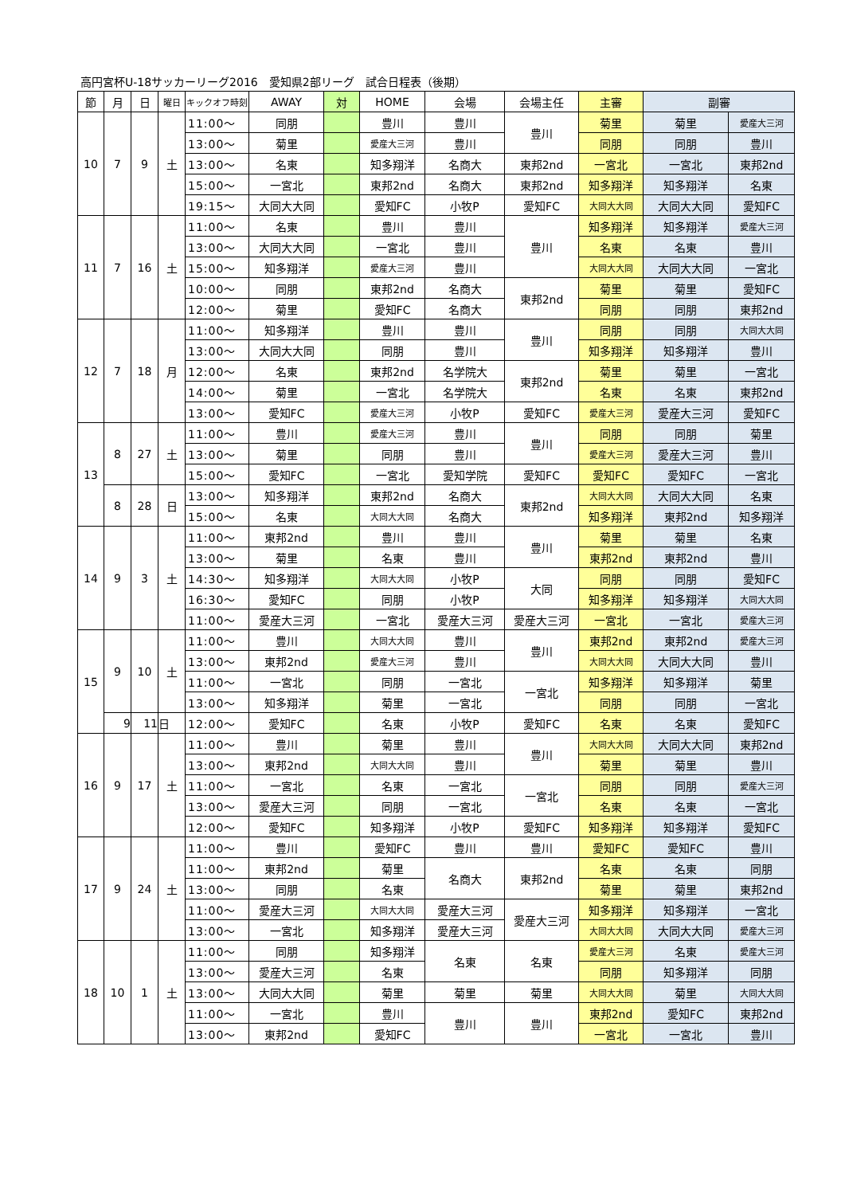高円宮杯U-18サッカーリーグ2016　愛知県2部リーグ　試合日程表（後期）
| 節 | 月 | 日 | 曜日 | キックオフ時刻 | AWAY | 対 | HOME | 会場 | 会場主任 | 主審 | 副審 | |
| --- | --- | --- | --- | --- | --- | --- | --- | --- | --- | --- | --- | --- |
| 10 | 7 | 9 | 土 | 11:00～ | 同朋 | | 豊川 | 豊川 | 豊川 | 菊里 | 菊里 | 愛産大三河 |
| | | | | 13:00～ | 菊里 | | 愛産大三河 | 豊川 | | 同朋 | 同朋 | 豊川 |
| | | | | 13:00～ | 名東 | | 知多翔洋 | 名商大 | 東邦2nd | 一宮北 | 一宮北 | 東邦2nd |
| | | | | 15:00～ | 一宮北 | | 東邦2nd | 名商大 | 東邦2nd | 知多翔洋 | 知多翔洋 | 名東 |
| | | | | 19:15～ | 大同大大同 | | 愛知FC | 小牧P | 愛知FC | 大同大大同 | 大同大大同 | 愛知FC |
| 11 | 7 | 16 | 土 | 11:00～ | 名東 | | 豊川 | 豊川 | 豊川 | 知多翔洋 | 知多翔洋 | 愛産大三河 |
| | | | | 13:00～ | 大同大大同 | | 一宮北 | 豊川 | | 名東 | 名東 | 豊川 |
| | | | | 15:00～ | 知多翔洋 | | 愛産大三河 | 豊川 | | 大同大大同 | 大同大大同 | 一宮北 |
| | | | | 10:00～ | 同朋 | | 東邦2nd | 名商大 | 東邦2nd | 菊里 | 菊里 | 愛知FC |
| | | | | 12:00～ | 菊里 | | 愛知FC | 名商大 | | 同朋 | 同朋 | 東邦2nd |
| 12 | 7 | 18 | 月 | 11:00～ | 知多翔洋 | | 豊川 | 豊川 | 豊川 | 同朋 | 同朋 | 大同大大同 |
| | | | | 13:00～ | 大同大大同 | | 同朋 | 豊川 | | 知多翔洋 | 知多翔洋 | 豊川 |
| | | | | 12:00～ | 名東 | | 東邦2nd | 名学院大 | 東邦2nd | 菊里 | 菊里 | 一宮北 |
| | | | | 14:00～ | 菊里 | | 一宮北 | 名学院大 | | 名東 | 名東 | 東邦2nd |
| | | | | 13:00～ | 愛知FC | | 愛産大三河 | 小牧P | 愛知FC | 愛産大三河 | 愛産大三河 | 愛知FC |
| 13 | 8 | 27 | 土 | 11:00～ | 豊川 | | 愛産大三河 | 豊川 | 豊川 | 同朋 | 同朋 | 菊里 |
| | | | | 13:00～ | 菊里 | | 同朋 | 豊川 | | 愛産大三河 | 愛産大三河 | 豊川 |
| | | | | 15:00～ | 愛知FC | | 一宮北 | 愛知学院 | 愛知FC | 愛知FC | 愛知FC | 一宮北 |
| | 8 | 28 | 日 | 13:00～ | 知多翔洋 | | 東邦2nd | 名商大 | 東邦2nd | 大同大大同 | 大同大大同 | 名東 |
| | | | | 15:00～ | 名東 | | 大同大大同 | 名商大 | | 知多翔洋 | 東邦2nd | 知多翔洋 |
| 14 | 9 | 3 | 土 | 11:00～ | 東邦2nd | | 豊川 | 豊川 | 豊川 | 菊里 | 菊里 | 名東 |
| | | | | 13:00～ | 菊里 | | 名東 | 豊川 | | 東邦2nd | 東邦2nd | 豊川 |
| | | | | 14:30～ | 知多翔洋 | | 大同大大同 | 小牧P | 大同 | 同朋 | 同朋 | 愛知FC |
| | | | | 16:30～ | 愛知FC | | 同朋 | 小牧P | | 知多翔洋 | 知多翔洋 | 大同大大同 |
| | | | | 11:00～ | 愛産大三河 | | 一宮北 | 愛産大三河 | 愛産大三河 | 一宮北 | 一宮北 | 愛産大三河 |
| 15 | 9 | 10 | 土 | 11:00～ | 豊川 | | 大同大大同 | 豊川 | 豊川 | 東邦2nd | 東邦2nd | 愛産大三河 |
| | | | | 13:00～ | 東邦2nd | | 愛産大三河 | 豊川 | | 大同大大同 | 大同大大同 | 豊川 |
| | | | | 11:00～ | 一宮北 | | 同朋 | 一宮北 | 一宮北 | 知多翔洋 | 知多翔洋 | 菊里 |
| | | | | 13:00～ | 知多翔洋 | | 菊里 | 一宮北 | | 同朋 | 同朋 | 一宮北 |
| | 9 | 11 | 日 | 12:00～ | 愛知FC | | 名東 | 小牧P | 愛知FC | 名東 | 名東 | 愛知FC |
| 16 | 9 | 17 | 土 | 11:00～ | 豊川 | | 菊里 | 豊川 | 豊川 | 大同大大同 | 大同大大同 | 東邦2nd |
| | | | | 13:00～ | 東邦2nd | | 大同大大同 | 豊川 | | 菊里 | 菊里 | 豊川 |
| | | | | 11:00～ | 一宮北 | | 名東 | 一宮北 | 一宮北 | 同朋 | 同朋 | 愛産大三河 |
| | | | | 13:00～ | 愛産大三河 | | 同朋 | 一宮北 | | 名東 | 名東 | 一宮北 |
| | | | | 12:00～ | 愛知FC | | 知多翔洋 | 小牧P | 愛知FC | 知多翔洋 | 知多翔洋 | 愛知FC |
| 17 | 9 | 24 | 土 | 11:00～ | 豊川 | | 愛知FC | 豊川 | 豊川 | 愛知FC | 愛知FC | 豊川 |
| | | | | 11:00～ | 東邦2nd | | 菊里 | 名商大 | 東邦2nd | 名東 | 名東 | 同朋 |
| | | | | 13:00～ | 同朋 | | 名東 | | | 菊里 | 菊里 | 東邦2nd |
| | | | | 11:00～ | 愛産大三河 | | 大同大大同 | 愛産大三河 | 愛産大三河 | 知多翔洋 | 知多翔洋 | 一宮北 |
| | | | | 13:00～ | 一宮北 | | 知多翔洋 | 愛産大三河 | | 大同大大同 | 大同大大同 | 愛産大三河 |
| 18 | 10 | 1 | 土 | 11:00～ | 同朋 | | 知多翔洋 | 名東 | 名東 | 愛産大三河 | 名東 | 愛産大三河 |
| | | | | 13:00～ | 愛産大三河 | | 名東 | | | 同朋 | 知多翔洋 | 同朋 |
| | | | | 13:00～ | 大同大大同 | | 菊里 | 菊里 | 菊里 | 大同大大同 | 菊里 | 大同大大同 |
| | | | | 11:00～ | 一宮北 | | 豊川 | 豊川 | 豊川 | 東邦2nd | 愛知FC | 東邦2nd |
| | | | | 13:00～ | 東邦2nd | | 愛知FC | | | 一宮北 | 一宮北 | 豊川 |